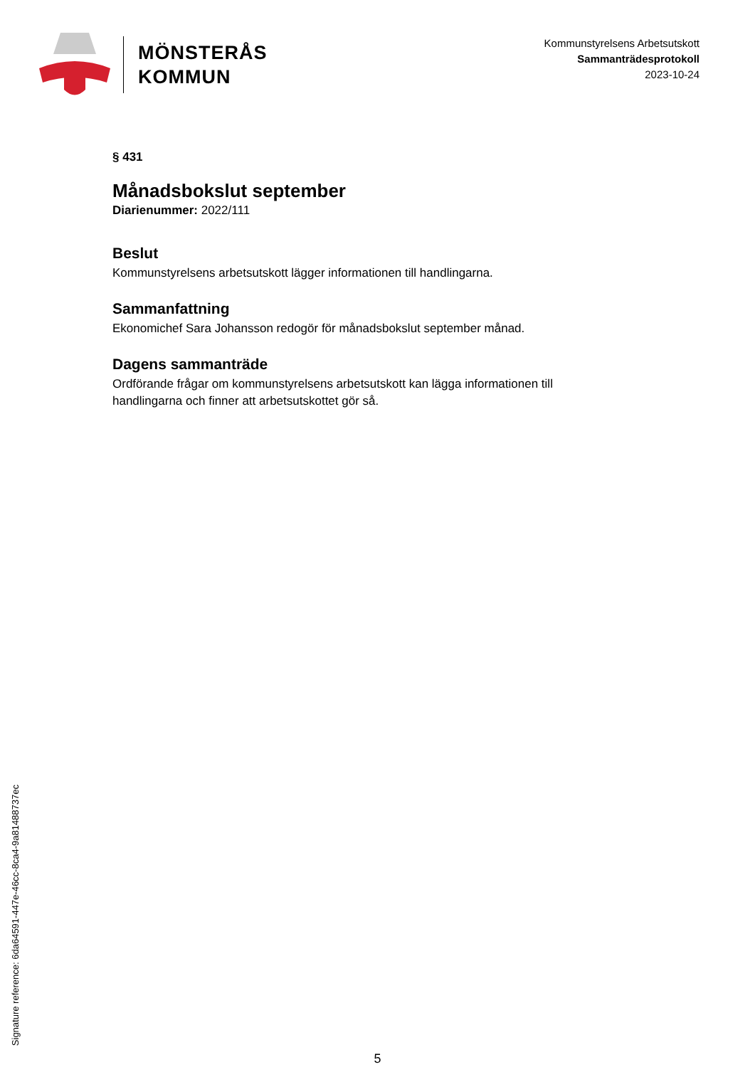MÖNSTERÅS
KOMMUN
Kommunstyrelsens Arbetsutskott
Sammanträdesprotokoll
2023-10-24
§ 431
Månadsbokslut september
Diarienummer: 2022/111
Beslut
Kommunstyrelsens arbetsutskott lägger informationen till handlingarna.
Sammanfattning
Ekonomichef Sara Johansson redogör för månadsbokslut september månad.
Dagens sammanträde
Ordförande frågar om kommunstyrelsens arbetsutskott kan lägga informationen till handlingarna och finner att arbetsutskottet gör så.
Signature reference: 6da64591-447e-46cc-8ca4-9a8148873​7ec
5